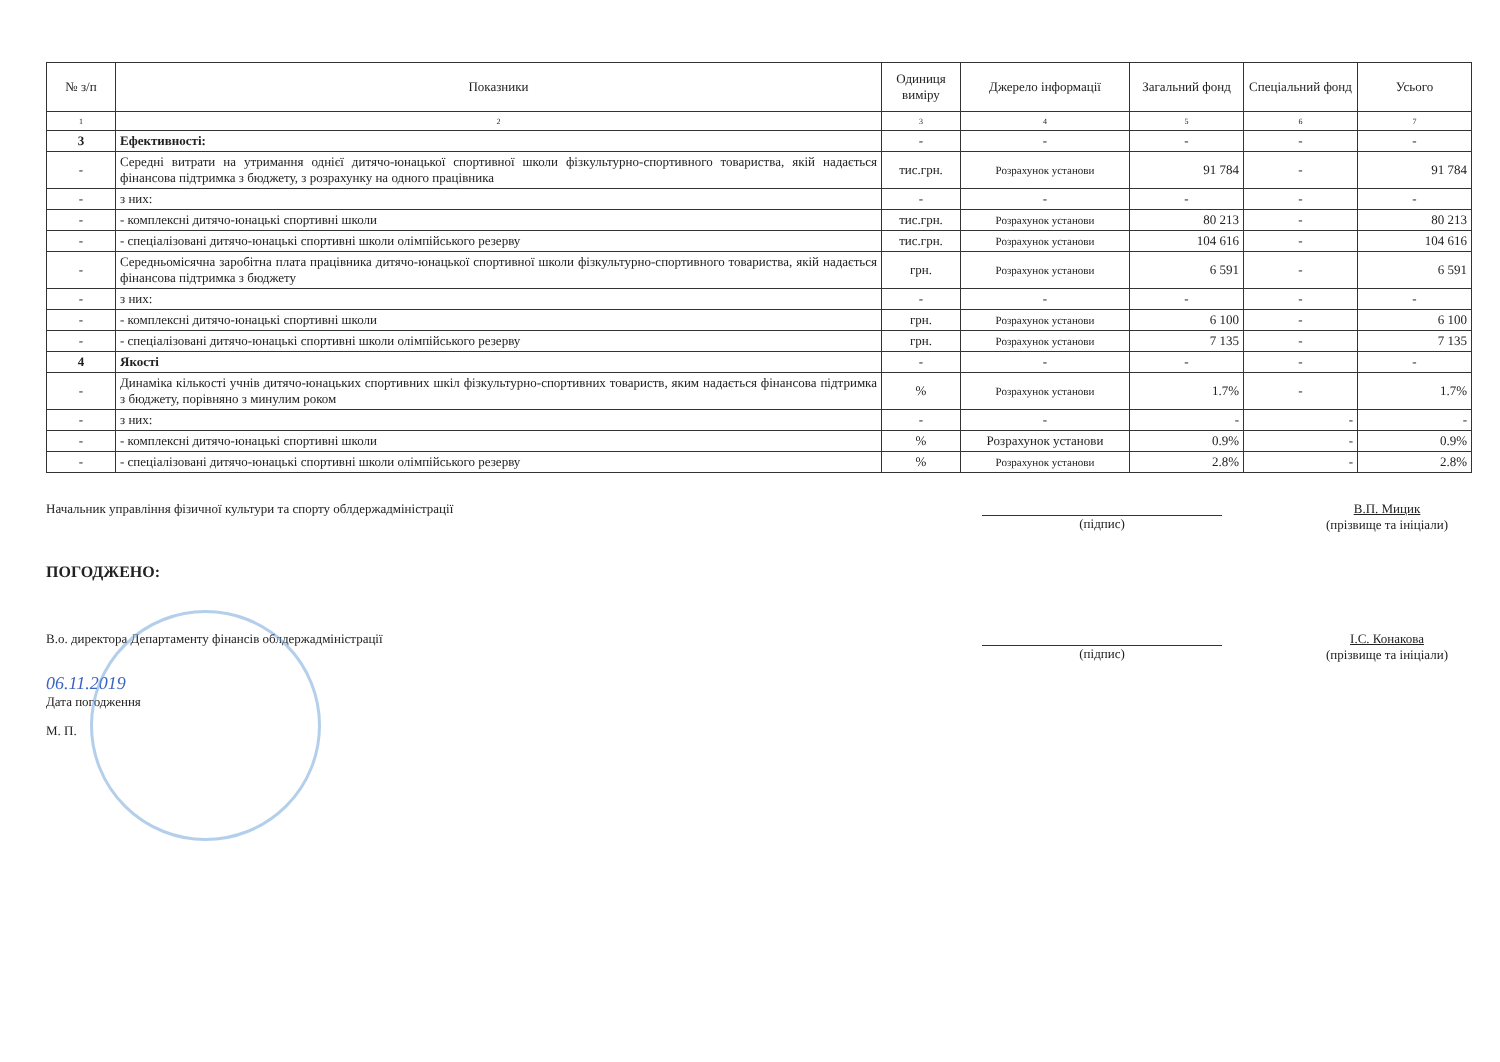| № з/п | Показники | Одиниця виміру | Джерело інформації | Загальний фонд | Спеціальний фонд | Усього |
| --- | --- | --- | --- | --- | --- | --- |
| 1 | 2 | 3 | 4 | 5 | 6 | 7 |
| 3 | Ефективності: | - | - | - | - | - |
| - | Середні витрати на утримання однієї дитячо-юнацької спортивної школи фізкультурно-спортивного товариства, якій надається фінансова підтримка з бюджету, з розрахунку на одного працівника | тис.грн. | Розрахунок установи | 91 784 | - | 91 784 |
| - | з них: | - | - | - | - | - |
| - | - комплексні дитячо-юнацькі спортивні школи | тис.грн. | Розрахунок установи | 80 213 | - | 80 213 |
| - | - спеціалізовані дитячо-юнацькі спортивні школи олімпійського резерву | тис.грн. | Розрахунок установи | 104 616 | - | 104 616 |
| - | Середньомісячна заробітна плата працівника дитячо-юнацької спортивної школи фізкультурно-спортивного товариства, якій надається фінансова підтримка з бюджету | грн. | Розрахунок установи | 6 591 | - | 6 591 |
| - | з них: | - | - | - | - | - |
| - | - комплексні дитячо-юнацькі спортивні школи | грн. | Розрахунок установи | 6 100 | - | 6 100 |
| - | - спеціалізовані дитячо-юнацькі спортивні школи олімпійського резерву | грн. | Розрахунок установи | 7 135 | - | 7 135 |
| 4 | Якості | - | - | - | - | - |
| - | Динаміка кількості учнів дитячо-юнацьких спортивних шкіл фізкультурно-спортивних товариств, яким надається фінансова підтримка з бюджету, порівняно з минулим роком | % | Розрахунок установи | 1.7% | - | 1.7% |
| - | з них: | - | - | - | - | - |
| - | - комплексні дитячо-юнацькі спортивні школи | % | Розрахунок установи | 0.9% | - | 0.9% |
| - | - спеціалізовані дитячо-юнацькі спортивні школи олімпійського резерву | % | Розрахунок установи | 2.8% | - | 2.8% |
Начальник управління фізичної культури та спорту облдержадміністрації
(підпис)
В.П. Мицик
(прізвище та ініціали)
ПОГОДЖЕНО:
В.о. директора Департаменту фінансів облдержадміністрації
(підпис)
І.С. Конакова
(прізвище та ініціали)
06.11.2019
Дата погодження
М. П.